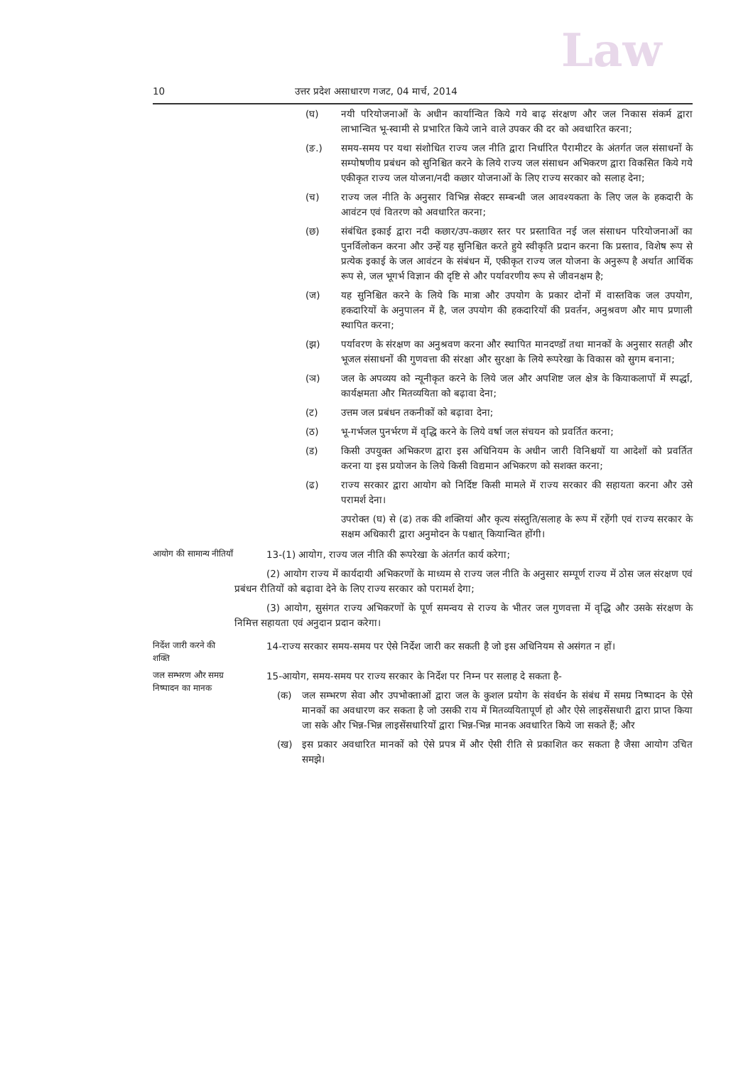Law
10 उत्तर प्रदेश असाधारण गजट, 04 मार्च, 2014
(घ) नयी परियोजनाओं के अधीन कार्यान्वित किये गये बाढ़ संरक्षण और जल निकास संकर्म द्वारा लाभान्वित भू-स्वामी से प्रभारित किये जाने वाले उपकर की दर को अवधारित करना;
(ङ.) समय-समय पर यथा संशोधित राज्य जल नीति द्वारा निर्धारित पैरामीटर के अंतर्गत जल संसाधनों के सम्पोषणीय प्रबंधन को सुनिश्चित करने के लिये राज्य जल संसाधन अभिकरण द्वारा विकसित किये गये एकीकृत राज्य जल योजना/नदी कछार योजनाओं के लिए राज्य सरकार को सलाह देना;
(च) राज्य जल नीति के अनुसार विभिन्न सेक्टर सम्बन्धी जल आवश्यकता के लिए जल के हकदारी के आवंटन एवं वितरण को अवधारित करना;
(छ) संबंधित इकाई द्वारा नदी कछार/उप-कछार स्तर पर प्रस्तावित नई जल संसाधन परियोजनाओं का पुनर्विलोकन करना और उन्हें यह सुनिश्चित करते हुये स्वीकृति प्रदान करना कि प्रस्ताव, विशेष रूप से प्रत्येक इकाई के जल आवंटन के संबंधन में, एकीकृत राज्य जल योजना के अनुरूप है अर्थात आर्थिक रूप से, जल भूगर्भ विज्ञान की दृष्टि से और पर्यावरणीय रूप से जीवनक्षम है;
(ज) यह सुनिश्चित करने के लिये कि मात्रा और उपयोग के प्रकार दोनों में वास्तविक जल उपयोग, हकदारियों के अनुपालन में है, जल उपयोग की हकदारियों की प्रवर्तन, अनुश्रवण और माप प्रणाली स्थापित करना;
(झ) पर्यावरण के संरक्षण का अनुश्रवण करना और स्थापित मानदण्डों तथा मानकों के अनुसार सतही और भूजल संसाधनों की गुणवत्ता की संरक्षा और सुरक्षा के लिये रूपरेखा के विकास को सुगम बनाना;
(ञ) जल के अपव्यय को न्यूनीकृत करने के लिये जल और अपशिष्ट जल क्षेत्र के कियाकलापों में स्पर्द्धा, कार्यक्षमता और मितव्ययिता को बढ़ावा देना;
(ट) उत्तम जल प्रबंधन तकनीकों को बढ़ावा देना;
(ठ) भू-गर्भजल पुनर्भरण में वृद्धि करने के लिये वर्षा जल संचयन को प्रवर्तित करना;
(ड) किसी उपयुक्त अभिकरण द्वारा इस अधिनियम के अधीन जारी विनिश्चयों या आदेशों को प्रवर्तित करना या इस प्रयोजन के लिये किसी विद्यमान अभिकरण को सशक्त करना;
(ढ) राज्य सरकार द्वारा आयोग को निर्दिष्ट किसी मामले में राज्य सरकार की सहायता करना और उसे परामर्श देना।
उपरोक्त (घ) से (ढ) तक की शक्तियां और कृत्य संस्तुति/सलाह के रूप में रहेंगी एवं राज्य सरकार के सक्षम अधिकारी द्वारा अनुमोदन के पश्चात् कियान्वित होंगी।
आयोग की सामान्य नीतियाँ
13-(1) आयोग, राज्य जल नीति की रूपरेखा के अंतर्गत कार्य करेगा;
(2) आयोग राज्य में कार्यदायी अभिकरणों के माध्यम से राज्य जल नीति के अनुसार सम्पूर्ण राज्य में ठोस जल संरक्षण एवं प्रबंधन रीतियों को बढ़ावा देने के लिए राज्य सरकार को परामर्श देगा;
(3) आयोग, सुसंगत राज्य अभिकरणों के पूर्ण समन्वय से राज्य के भीतर जल गुणवत्ता में वृद्धि और उसके संरक्षण के निमित्त सहायता एवं अनुदान प्रदान करेगा।
निर्देश जारी करने की शक्ति
14-राज्य सरकार समय-समय पर ऐसे निर्देश जारी कर सकती है जो इस अधिनियम से असंगत न हों।
जल सम्भरण और समग्र निष्पादन का मानक
15-आयोग, समय-समय पर राज्य सरकार के निर्देश पर निम्न पर सलाह दे सकता है-
(क) जल सम्भरण सेवा और उपभोक्ताओं द्वारा जल के कुशल प्रयोग के संवर्धन के संबंध में समग्र निष्पादन के ऐसे मानकों का अवधारण कर सकता है जो उसकी राय में मितव्ययितापूर्ण हो और ऐसे लाइसेंसधारी द्वारा प्राप्त किया जा सके और भिन्न-भिन्न लाइसेंसधारियों द्वारा भिन्न-भिन्न मानक अवधारित किये जा सकते हैं; और
(ख) इस प्रकार अवधारित मानकों को ऐसे प्रपत्र में और ऐसी रीति से प्रकाशित कर सकता है जैसा आयोग उचित समझे।